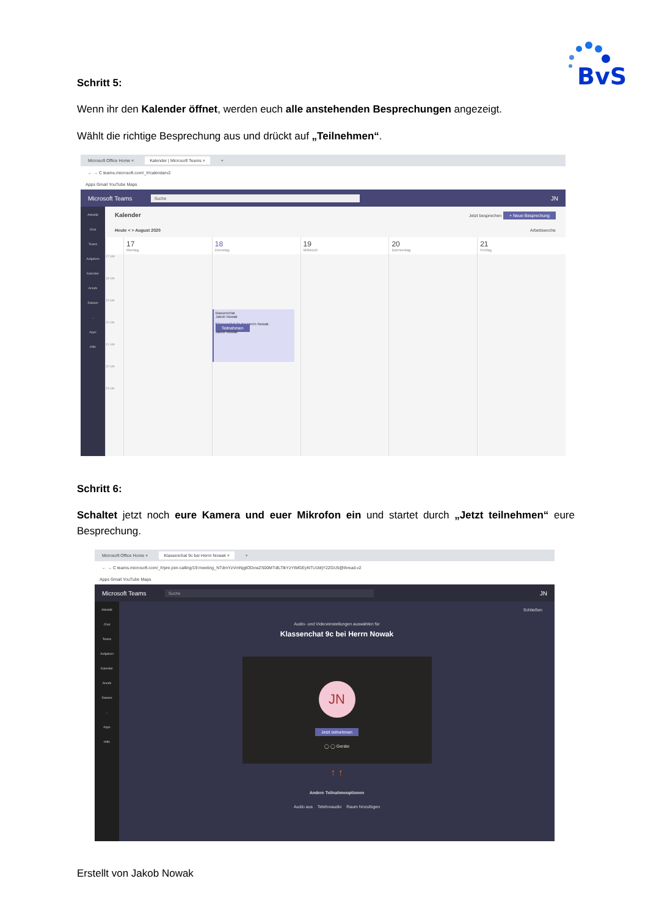BvS
Schritt 5:
Wenn ihr den Kalender öffnet, werden euch alle anstehenden Besprechungen angezeigt.
Wählt die richtige Besprechung aus und drückt auf „Teilnehmen“.
Microsoft Office Home × Kalender | Microsoft Teams × +
← → C teams.microsoft.com/_#/calendarv2
Apps Gmail YouTube Maps
Microsoft Teams Suche JN
Aktivität
Chat
Teams
Aufgaben
Kalender
Anrufe
Dateien
…
Apps
Hilfe
Kalender Jetzt besprechen + Neue Besprechung
Heute < > August 2020 Arbeitswoche
17
Montag
18
Dienstag
19
Mittwoch
20
Donnerstag
21
Freitag
17 Uhr
18 Uhr
19 Uhr
20 Uhr
21 Uhr
22 Uhr
23 Uhr
klassenchat
Jakob Nowak
Klassenchat 9c bei Herrn Nowak Teilnehmen
Jakob Nowak
Schritt 6:
Schaltet jetzt noch eure Kamera und euer Mikrofon ein und startet durch „Jetzt teilnehmen“ eure Besprechung.
Microsoft Office Home × Klassenchat 9c bei Herrn Nowak × +
← → C teams.microsoft.com/_#/pre-join-calling/19:meeting_NTdmYzVmNjgtODcwZS00MTdlLTlkYzYtMGEyNTU1MjY2ZGU5@thread.v2
Apps Gmail YouTube Maps
Microsoft Teams Suche JN
Aktivität
Chat
Teams
Aufgaben
Kalender
Anrufe
Dateien
…
Apps
Hilfe
Schließen
Audio- und Videoeinstellungen auswählen für
Klassenchat 9c bei Herrn Nowak
JN
Jetzt teilnehmen
◯ ◯ Geräte
↑ ↑
Andere Teilnahmeoptionen
Audio aus Telefonaudio Raum hinzufügen
Erstellt von Jakob Nowak